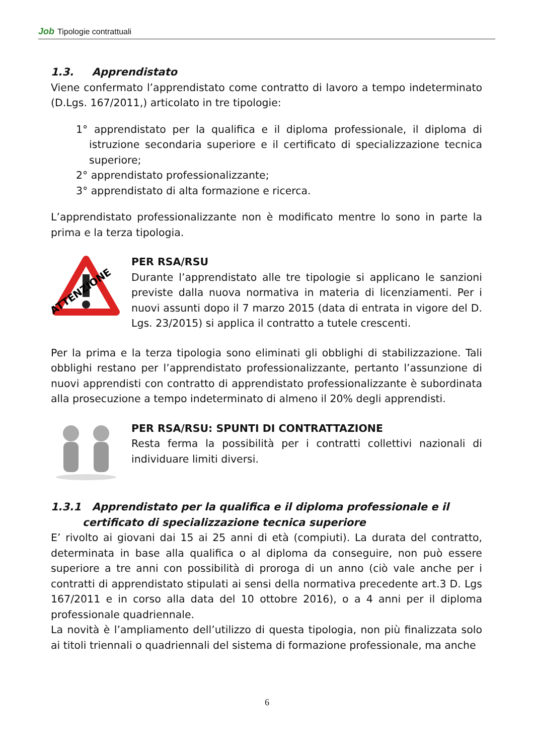Job Tipologie contrattuali
1.3. Apprendistato
Viene confermato l’apprendistato come contratto di lavoro a tempo indeterminato (D.Lgs. 167/2011,) articolato in tre tipologie:
1° apprendistato per la qualifica e il diploma professionale, il diploma di istruzione secondaria superiore e il certificato di specializzazione tecnica superiore;
2° apprendistato professionalizzante;
3° apprendistato di alta formazione e ricerca.
L’apprendistato professionalizzante non è modificato mentre lo sono in parte la prima e la terza tipologia.
ATTENZIONE
PER RSA/RSU
Durante l’apprendistato alle tre tipologie si applicano le sanzioni previste dalla nuova normativa in materia di licenziamenti. Per i nuovi assunti dopo il 7 marzo 2015 (data di entrata in vigore del D. Lgs. 23/2015) si applica il contratto a tutele crescenti.
Per la prima e la terza tipologia sono eliminati gli obblighi di stabilizzazione. Tali obblighi restano per l’apprendistato professionalizzante, pertanto l’assunzione di nuovi apprendisti con contratto di apprendistato professionalizzante è subordinata alla prosecuzione a tempo indeterminato di almeno il 20% degli apprendisti.
PER RSA/RSU: SPUNTI DI CONTRATTAZIONE
Resta ferma la possibilità per i contratti collettivi nazionali di individuare limiti diversi.
1.3.1 Apprendistato per la qualifica e il diploma professionale e il certificato di specializzazione tecnica superiore
E’ rivolto ai giovani dai 15 ai 25 anni di età (compiuti). La durata del contratto, determinata in base alla qualifica o al diploma da conseguire, non può essere superiore a tre anni con possibilità di proroga di un anno (ciò vale anche per i contratti di apprendistato stipulati ai sensi della normativa precedente art.3 D. Lgs 167/2011 e in corso alla data del 10 ottobre 2016), o a 4 anni per il diploma professionale quadriennale.
La novità è l’ampliamento dell’utilizzo di questa tipologia, non più finalizzata solo ai titoli triennali o quadriennali del sistema di formazione professionale, ma anche
6